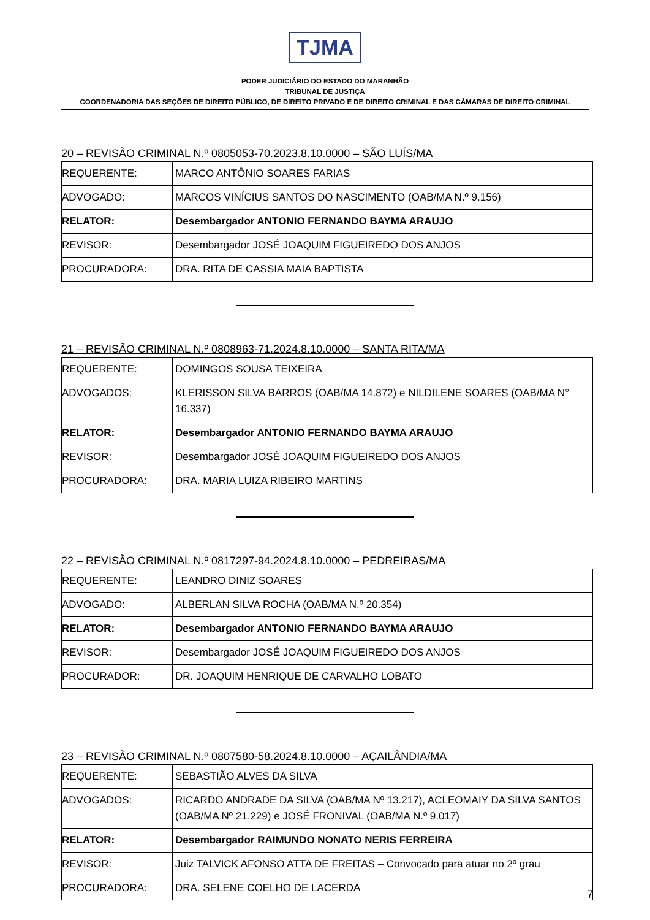TJMA
PODER JUDICIÁRIO DO ESTADO DO MARANHÃO
TRIBUNAL DE JUSTIÇA
COORDENADORIA DAS SEÇÕES DE DIREITO PÚBLICO, DE DIREITO PRIVADO E DE DIREITO CRIMINAL E DAS CÂMARAS DE DIREITO CRIMINAL
20 – REVISÃO CRIMINAL N.º 0805053-70.2023.8.10.0000 – SÃO LUÍS/MA
| REQUERENTE: | MARCO ANTÔNIO SOARES FARIAS |
| ADVOGADO: | MARCOS VINÍCIUS SANTOS DO NASCIMENTO (OAB/MA N.º 9.156) |
| RELATOR: | Desembargador ANTONIO FERNANDO BAYMA ARAUJO |
| REVISOR: | Desembargador JOSÉ JOAQUIM FIGUEIREDO DOS ANJOS |
| PROCURADORA: | DRA. RITA DE CASSIA MAIA BAPTISTA |
21 – REVISÃO CRIMINAL N.º 0808963-71.2024.8.10.0000 – SANTA RITA/MA
| REQUERENTE: | DOMINGOS SOUSA TEIXEIRA |
| ADVOGADOS: | KLERISSON SILVA BARROS (OAB/MA 14.872) e NILDILENE SOARES (OAB/MA N° 16.337) |
| RELATOR: | Desembargador ANTONIO FERNANDO BAYMA ARAUJO |
| REVISOR: | Desembargador JOSÉ JOAQUIM FIGUEIREDO DOS ANJOS |
| PROCURADORA: | DRA. MARIA LUIZA RIBEIRO MARTINS |
22 – REVISÃO CRIMINAL N.º 0817297-94.2024.8.10.0000 – PEDREIRAS/MA
| REQUERENTE: | LEANDRO DINIZ SOARES |
| ADVOGADO: | ALBERLAN SILVA ROCHA (OAB/MA N.º 20.354) |
| RELATOR: | Desembargador ANTONIO FERNANDO BAYMA ARAUJO |
| REVISOR: | Desembargador JOSÉ JOAQUIM FIGUEIREDO DOS ANJOS |
| PROCURADOR: | DR. JOAQUIM HENRIQUE DE CARVALHO LOBATO |
23 – REVISÃO CRIMINAL N.º 0807580-58.2024.8.10.0000 – AÇAILÂNDIA/MA
| REQUERENTE: | SEBASTIÃO ALVES DA SILVA |
| ADVOGADOS: | RICARDO ANDRADE DA SILVA (OAB/MA Nº 13.217), ACLEOMAIY DA SILVA SANTOS (OAB/MA Nº 21.229) e JOSÉ FRONIVAL (OAB/MA N.º 9.017) |
| RELATOR: | Desembargador RAIMUNDO NONATO NERIS FERREIRA |
| REVISOR: | Juiz TALVICK AFONSO ATTA DE FREITAS – Convocado para atuar no 2º grau |
| PROCURADORA: | DRA. SELENE COELHO DE LACERDA |
7